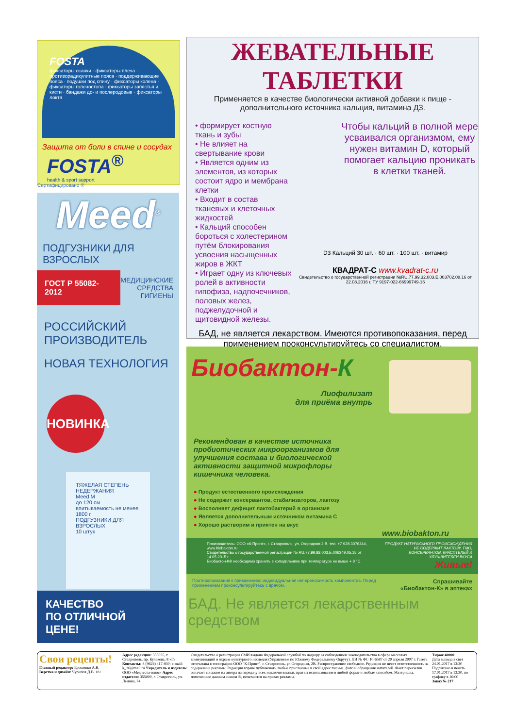FOSTA
фиксаторы осанки · фиксаторы плеча · противорадикулитные пояса · поддерживающие пояса · подушки под спину · фиксаторы колена · фиксаторы голеностопа · фиксаторы запястья и кисти · бандажи до- и послеродовые · фиксаторы локтя
Защита от боли в спине и сосудах
FOSTA<sup>®</sup>
health & sport support
Сертифицировано ®
Meed<sup>®</sup>
ПОДГУЗНИКИ ДЛЯ ВЗРОСЛЫХ
ГОСТ Р 55082-2012
МЕДИЦИНСКИЕ СРЕДСТВА ГИГИЕНЫ
РОССИЙСКИЙ ПРОИЗВОДИТЕЛЬ
НОВАЯ ТЕХНОЛОГИЯ
НОВИНКА
ТЯЖЕЛАЯ СТЕПЕНЬ НЕДЕРЖАНИЯ
Meed M
до 120 см
впитываемость не менее 1800 г
ПОДГУЗНИКИ ДЛЯ ВЗРОСЛЫХ
10 штук
КАЧЕСТВО
ПО ОТЛИЧНОЙ
ЦЕНЕ!
ЖЕВАТЕЛЬНЫЕ ТАБЛЕТКИ
Применяется в качестве биологически активной добавки к пище - дополнительного источника кальция, витамина Д3.
• формирует костную ткань и зубы
• Не влияет на свертывание крови
• Является одним из элементов, из которых состоит ядро и мембрана клетки
• Входит в состав тканевых и клеточных жидкостей
• Кальций способен бороться с холестерином путём блокирования усвоения насыщенных жиров в ЖКТ
• Играет одну из ключевых ролей в активности гипофиза, надпочечников, половых желез, поджелудочной и щитовидной железы.
Чтобы кальций в полной мере усваивался организмом, ему нужен витамин D, который помогает кальцию проникать в клетки тканей.
D3 Кальций 30 шт. · 60 шт. · 100 шт. · витамир
КВАДРАТ-С www.kvadrat-c.ru
Свидетельство о государственной регистрации №RU.77.99.32.003.E.003702.08.16 от 22.08.2016 г. ТУ 9197-022-66999749-16
БАД, не является лекарством. Имеются противопоказания, перед применением проконсультируйтесь со специалистом.
Биобактон-К
Лиофилизат
для приёма внутрь
Рекомендован в качестве источника пробиотических микроорганизмов для улучшения состава и биологической активности защитной микрофлоры кишечника человека.
● Продукт естественного происхождения
● Не содержит консервантов, стабилизаторов, лактозу
● Восполняет дефицит лактобактерий в организме
● Является дополнительным источником витамина С
● Хорошо растворим и приятен на вкус
www.biobakton.ru
Производитель: ООО «К-Принт», г. Ставрополь, ул. Огородная 2 В. тел. +7 928 3076244, www.biobakton.ru
Свидетельство о государственной регистрации № RU.77.99.88.003.E.006349.05.15 от 14.05.2015 г.
Биобактон-К® необходимо хранить в холодильнике при температуре не выше + 8 °С.
ПРОДУКТ НАТУРАЛЬНОГО ПРОИСХОЖДЕНИЯ НЕ СОДЕРЖИТ ЛАКТОЗУ, ГМО, КОНСЕРВАНТОВ, КРАСИТЕЛЕЙ И УЛУЧШИТЕЛЕЙ ВКУСА
Живые!
Противопоказания к применению: индивидуальная непереносимость компонентов. Перед применением проконсультируйтесь с врачом.
Спрашивайте
«Биобактон-К» в аптеках
БАД. Не является лекарственным средством
Свои рецепты!
Главный редактор: Ерошенко А.В.
Верстка и дизайн: Чурилов Д.В. 18+
Адрес редакции: 355035, г. Ставрополь, пр. Кулакова, 8 «Г» Контакты: 8 (9624) 417-930; e-mail: k_26@mail.ru Учредитель и издатель: ООО «Медчеста-плюс» Адрес издателя: 355000, г. Ставрополь, ул. Ленина, 74.
Свидетельство о регистрации СМИ выдано Федеральной службой по надзору за соблюдением законодательства в сфере массовых коммуникаций и охране культурного наследия (Управление по Южному Федеральному Округу). ПИ № ФС 10-6587 от 20 апреля 2007 г. Газета отпечатана в типографии ООО "К-Принт", г. Ставрополь, ул.Огородная, 2В. Распространение свободное. Редакция не несет ответственность за содержание рекламы. Редакция вправе публиковать любые присланные в свой адрес письма, фото и обращения читателей. Факт пересылки означает согласие их автора на передачу всех исключительных прав на использование в любой форме и любым способом. Материалы, помеченные данным знаком ®, печатаются на правах рекламы.
Тираж 40000
Дата выхода в свет 24.01.2017 в 13:30
Подписано в печать 17.01.2017 в 13:30, по графику в 16:00
Заказ № 217